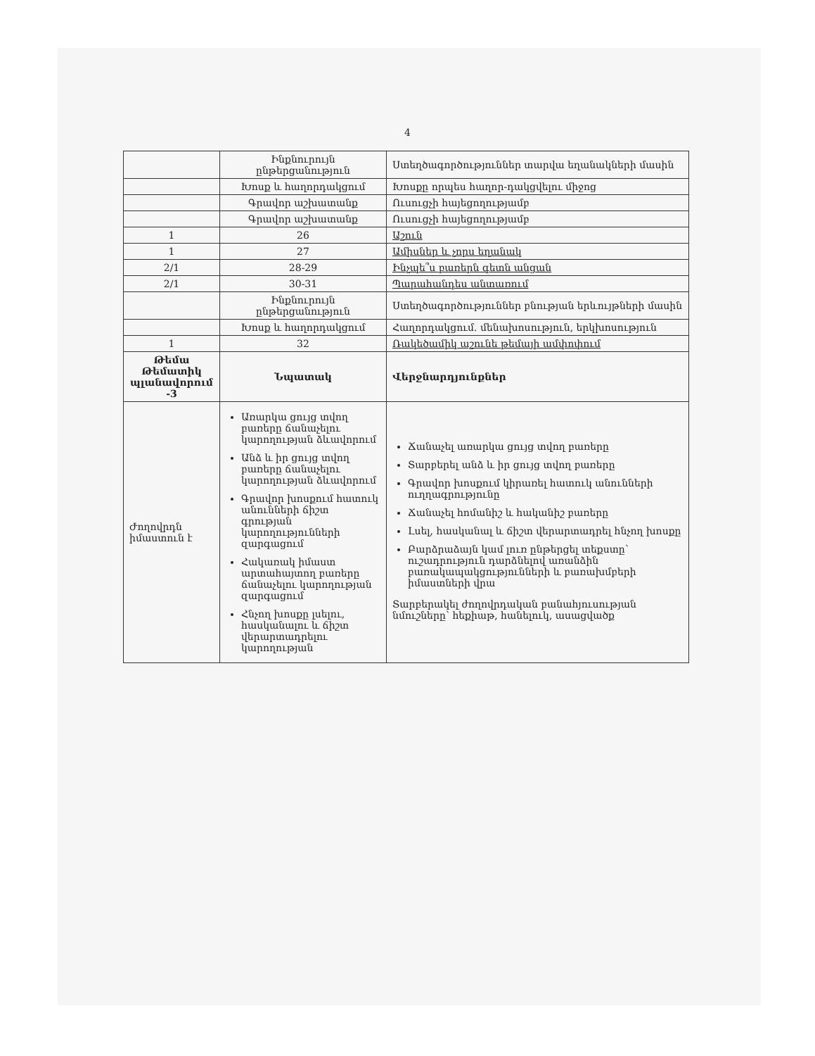4
| | Ինքնուրույն ընթերցանություն | Ստեղծագործություններ տարվա եղանակների մասին |
| | Խոսք և հաղորդակցում | Խոսքը որպես հաղոր-դակցվելու միջոց |
| | Գրավոր աշխատանք | Ուսուցչի հայեցողությամբ |
| | Գրավոր աշխատանք | Ուսուցչի հայեցողությամբ |
| 1 | 26 | Աշուն |
| 1 | 27 | Ամիսներ և չորս եղանակ |
| 2/1 | 28-29 | Ինչպե՞ս բառերն գետն անցան |
| 2/1 | 30-31 | Պարահանդես անտառում |
| | Ինքնուրույն ընթերցանություն | Ստեղծագործություններ բնության երևույթների մասին |
| | Խոսք և հաղորդակցում | Հաղորդակցում. մենախոսություն, երկխոսություն |
| 1 | 32 | Ռակեծամիկ աշունե թեմայի ամփոփում |
| Թեմա Թեմատիկ պլանավորում -3 | Նպատակ | Վերջնարդյունքներ |
| Ժողովրդն իմաստուն է | Առարկա ցույց տվող բառերը ճանաչելու կարողության ձևավորում Անձ և իր ցույց տվող բառերը ճանաչելու կարողության ձևավորում Գրավոր խոսքում հատուկ անունների ճիշտ գրության կարողությունների զարգացում Հակառակ իմաստ արտահայտող բառերը ճանաչելու կարողության զարգացում Հնչող խոսքը լսելու, հասկանալու և ճիշտ վերարտադրելու կարողության | Ճանաչել առարկա ցույց տվող բառերը Տարբերել անձ և իր ցույց տվող բառերը Գրավոր խոսքում կիրառել հատուկ անունների ուղղագրությունը Ճանաչել հոմանիշ և հականիշ բառերը Լսել, հասկանալ և ճիշտ վերարտադրել հնչող խոսքը Բարձրաձայն կամ լուռ ընթերցել տեքստը՝ ուշադրություն դարձնելով առանձին բառակապակցությունների և բառախմբերի իմաստների վրա Տարբերակել ժողովրդական բանահյուսության նմուշները՝ հեքիաթ, հանելուկ, ասացվածք |